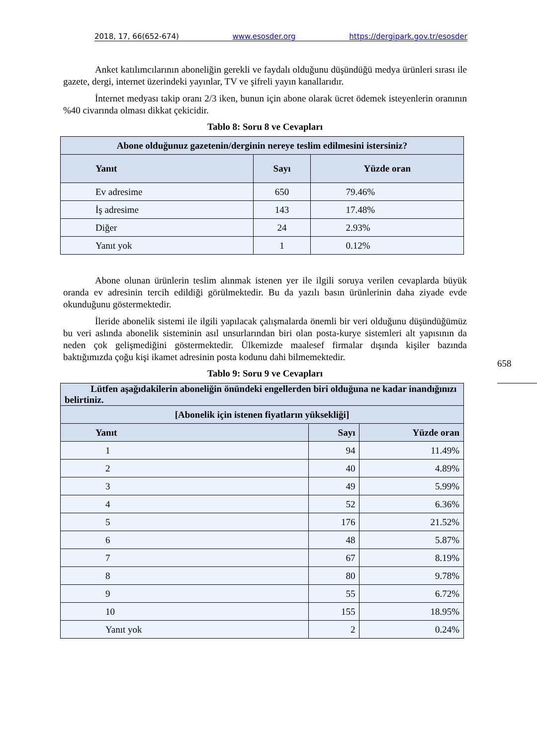2018, 17, 66(652-674) www.esosder.org https://dergipark.gov.tr/esosder
Anket katılımcılarının aboneliğin gerekli ve faydalı olduğunu düşündüğü medya ürünleri sırası ile gazete, dergi, internet üzerindeki yayınlar, TV ve şifreli yayın kanallarıdır.
İnternet medyası takip oranı 2/3 iken, bunun için abone olarak ücret ödemek isteyenlerin oranının %40 civarında olması dikkat çekicidir.
Tablo 8: Soru 8 ve Cevapları
| Abone olduğunuz gazetenin/derginin nereye teslim edilmesini istersiniz? | | |
| --- | --- | --- |
| Yanıt | Sayı | Yüzde oran |
| Ev adresime | 650 | 79.46% |
| İş adresime | 143 | 17.48% |
| Diğer | 24 | 2.93% |
| Yanıt yok | 1 | 0.12% |
Abone olunan ürünlerin teslim alınmak istenen yer ile ilgili soruya verilen cevaplarda büyük oranda ev adresinin tercih edildiği görülmektedir. Bu da yazılı basın ürünlerinin daha ziyade evde okunduğunu göstermektedir.
İleride abonelik sistemi ile ilgili yapılacak çalışmalarda önemli bir veri olduğunu düşündüğümüz bu veri aslında abonelik sisteminin asıl unsurlarından biri olan posta-kurye sistemleri alt yapısının da neden çok gelişmediğini göstermektedir. Ülkemizde maalesef firmalar dışında kişiler bazında baktığımızda çoğu kişi ikamet adresinin posta kodunu dahi bilmemektedir.
Tablo 9: Soru 9 ve Cevapları
| Lütfen aşağıdakilerin aboneliğin önündeki engellerden biri olduğuna ne kadar inandığınızı belirtiniz. | | |
| --- | --- | --- |
| [Abonelik için istenen fiyatların yüksekliği] | | |
| Yanıt | Sayı | Yüzde oran |
| 1 | 94 | 11.49% |
| 2 | 40 | 4.89% |
| 3 | 49 | 5.99% |
| 4 | 52 | 6.36% |
| 5 | 176 | 21.52% |
| 6 | 48 | 5.87% |
| 7 | 67 | 8.19% |
| 8 | 80 | 9.78% |
| 9 | 55 | 6.72% |
| 10 | 155 | 18.95% |
| Yanıt yok | 2 | 0.24% |
658